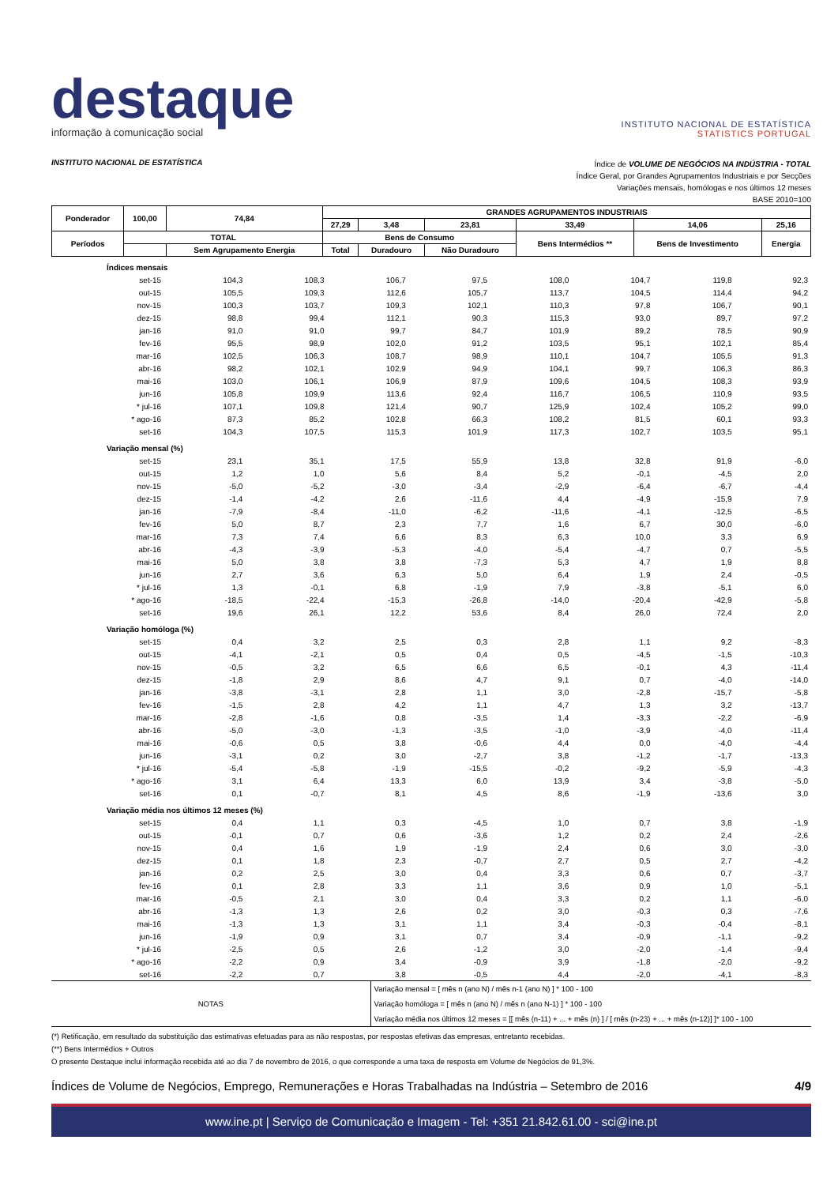destaque
informação à comunicação social
INSTITUTO NACIONAL DE ESTATÍSTICA
STATISTICS PORTUGAL
INSTITUTO NACIONAL DE ESTATÍSTICA
Índice de VOLUME DE NEGÓCIOS NA INDÚSTRIA - TOTAL
Índice Geral, por Grandes Agrupamentos Industriais e por Secções
Variações mensais, homólogas e nos últimos 12 meses
BASE 2010=100
| Ponderador | 100,00 | 74,84 | GRANDES AGRUPAMENTOS INDUSTRIAIS | | | | | |
| | | | 27,29 | 3,48 | 23,81 | 33,49 | 14,06 | 25,16 |
| Períodos | TOTAL | | Bens de Consumo | | | Bens Intermédios ** | Bens de Investimento | Energia |
| | | Sem Agrupamento Energia | Total | Duradouro | Não Duradouro | | | |
| Índices mensais | | | | | | | | |
| set-15 | 104,3 | 108,3 | 106,7 | 97,5 | 108,0 | 104,7 | 119,8 | 92,3 |
| out-15 | 105,5 | 109,3 | 112,6 | 105,7 | 113,7 | 104,5 | 114,4 | 94,2 |
| nov-15 | 100,3 | 103,7 | 109,3 | 102,1 | 110,3 | 97,8 | 106,7 | 90,1 |
| dez-15 | 98,8 | 99,4 | 112,1 | 90,3 | 115,3 | 93,0 | 89,7 | 97,2 |
| jan-16 | 91,0 | 91,0 | 99,7 | 84,7 | 101,9 | 89,2 | 78,5 | 90,9 |
| fev-16 | 95,5 | 98,9 | 102,0 | 91,2 | 103,5 | 95,1 | 102,1 | 85,4 |
| mar-16 | 102,5 | 106,3 | 108,7 | 98,9 | 110,1 | 104,7 | 105,5 | 91,3 |
| abr-16 | 98,2 | 102,1 | 102,9 | 94,9 | 104,1 | 99,7 | 106,3 | 86,3 |
| mai-16 | 103,0 | 106,1 | 106,9 | 87,9 | 109,6 | 104,5 | 108,3 | 93,9 |
| jun-16 | 105,8 | 109,9 | 113,6 | 92,4 | 116,7 | 106,5 | 110,9 | 93,5 |
| * jul-16 | 107,1 | 109,8 | 121,4 | 90,7 | 125,9 | 102,4 | 105,2 | 99,0 |
| * ago-16 | 87,3 | 85,2 | 102,8 | 66,3 | 108,2 | 81,5 | 60,1 | 93,3 |
| set-16 | 104,3 | 107,5 | 115,3 | 101,9 | 117,3 | 102,7 | 103,5 | 95,1 |
| Variação mensal (%) | | | | | | | | |
| set-15 | 23,1 | 35,1 | 17,5 | 55,9 | 13,8 | 32,8 | 91,9 | -6,0 |
| out-15 | 1,2 | 1,0 | 5,6 | 8,4 | 5,2 | -0,1 | -4,5 | 2,0 |
| nov-15 | -5,0 | -5,2 | -3,0 | -3,4 | -2,9 | -6,4 | -6,7 | -4,4 |
| dez-15 | -1,4 | -4,2 | 2,6 | -11,6 | 4,4 | -4,9 | -15,9 | 7,9 |
| jan-16 | -7,9 | -8,4 | -11,0 | -6,2 | -11,6 | -4,1 | -12,5 | -6,5 |
| fev-16 | 5,0 | 8,7 | 2,3 | 7,7 | 1,6 | 6,7 | 30,0 | -6,0 |
| mar-16 | 7,3 | 7,4 | 6,6 | 8,3 | 6,3 | 10,0 | 3,3 | 6,9 |
| abr-16 | -4,3 | -3,9 | -5,3 | -4,0 | -5,4 | -4,7 | 0,7 | -5,5 |
| mai-16 | 5,0 | 3,8 | 3,8 | -7,3 | 5,3 | 4,7 | 1,9 | 8,8 |
| jun-16 | 2,7 | 3,6 | 6,3 | 5,0 | 6,4 | 1,9 | 2,4 | -0,5 |
| * jul-16 | 1,3 | -0,1 | 6,8 | -1,9 | 7,9 | -3,8 | -5,1 | 6,0 |
| * ago-16 | -18,5 | -22,4 | -15,3 | -26,8 | -14,0 | -20,4 | -42,9 | -5,8 |
| set-16 | 19,6 | 26,1 | 12,2 | 53,6 | 8,4 | 26,0 | 72,4 | 2,0 |
| Variação homóloga (%) | | | | | | | | |
| set-15 | 0,4 | 3,2 | 2,5 | 0,3 | 2,8 | 1,1 | 9,2 | -8,3 |
| out-15 | -4,1 | -2,1 | 0,5 | 0,4 | 0,5 | -4,5 | -1,5 | -10,3 |
| nov-15 | -0,5 | 3,2 | 6,5 | 6,6 | 6,5 | -0,1 | 4,3 | -11,4 |
| dez-15 | -1,8 | 2,9 | 8,6 | 4,7 | 9,1 | 0,7 | -4,0 | -14,0 |
| jan-16 | -3,8 | -3,1 | 2,8 | 1,1 | 3,0 | -2,8 | -15,7 | -5,8 |
| fev-16 | -1,5 | 2,8 | 4,2 | 1,1 | 4,7 | 1,3 | 3,2 | -13,7 |
| mar-16 | -2,8 | -1,6 | 0,8 | -3,5 | 1,4 | -3,3 | -2,2 | -6,9 |
| abr-16 | -5,0 | -3,0 | -1,3 | -3,5 | -1,0 | -3,9 | -4,0 | -11,4 |
| mai-16 | -0,6 | 0,5 | 3,8 | -0,6 | 4,4 | 0,0 | -4,0 | -4,4 |
| jun-16 | -3,1 | 0,2 | 3,0 | -2,7 | 3,8 | -1,2 | -1,7 | -13,3 |
| * jul-16 | -5,4 | -5,8 | -1,9 | -15,5 | -0,2 | -9,2 | -5,9 | -4,3 |
| * ago-16 | 3,1 | 6,4 | 13,3 | 6,0 | 13,9 | 3,4 | -3,8 | -5,0 |
| set-16 | 0,1 | -0,7 | 8,1 | 4,5 | 8,6 | -1,9 | -13,6 | 3,0 |
| Variação média nos últimos 12 meses (%) | | | | | | | | |
| set-15 | 0,4 | 1,1 | 0,3 | -4,5 | 1,0 | 0,7 | 3,8 | -1,9 |
| out-15 | -0,1 | 0,7 | 0,6 | -3,6 | 1,2 | 0,2 | 2,4 | -2,6 |
| nov-15 | 0,4 | 1,6 | 1,9 | -1,9 | 2,4 | 0,6 | 3,0 | -3,0 |
| dez-15 | 0,1 | 1,8 | 2,3 | -0,7 | 2,7 | 0,5 | 2,7 | -4,2 |
| jan-16 | 0,2 | 2,5 | 3,0 | 0,4 | 3,3 | 0,6 | 0,7 | -3,7 |
| fev-16 | 0,1 | 2,8 | 3,3 | 1,1 | 3,6 | 0,9 | 1,0 | -5,1 |
| mar-16 | -0,5 | 2,1 | 3,0 | 0,4 | 3,3 | 0,2 | 1,1 | -6,0 |
| abr-16 | -1,3 | 1,3 | 2,6 | 0,2 | 3,0 | -0,3 | 0,3 | -7,6 |
| mai-16 | -1,3 | 1,3 | 3,1 | 1,1 | 3,4 | -0,3 | -0,4 | -8,1 |
| jun-16 | -1,9 | 0,9 | 3,1 | 0,7 | 3,4 | -0,9 | -1,1 | -9,2 |
| * jul-16 | -2,5 | 0,5 | 2,6 | -1,2 | 3,0 | -2,0 | -1,4 | -9,4 |
| * ago-16 | -2,2 | 0,9 | 3,4 | -0,9 | 3,9 | -1,8 | -2,0 | -9,2 |
| set-16 | -2,2 | 0,7 | 3,8 | -0,5 | 4,4 | -2,0 | -4,1 | -8,3 |
| NOTAS | Variação mensal = [ mês n (ano N) / mês n-1 (ano N) ] * 100 - 100 |
| | Variação homóloga = [ mês n (ano N) / mês n (ano N-1) ] * 100 - 100 |
| | Variação média nos últimos 12 meses = [[ mês (n-11) + ... + mês (n) ] / [ mês (n-23) + ... + mês (n-12)] ]* 100 - 100 |
(*) Retificação, em resultado da substituição das estimativas efetuadas para as não respostas, por respostas efetivas das empresas, entretanto recebidas.
(**) Bens Intermédios + Outros
O presente Destaque inclui informação recebida até ao dia 7 de novembro de 2016, o que corresponde a uma taxa de resposta em Volume de Negócios de 91,3%.
Índices de Volume de Negócios, Emprego, Remunerações e Horas Trabalhadas na Indústria – Setembro de 2016 4/9
www.ine.pt | Serviço de Comunicação e Imagem - Tel: +351 21.842.61.00 - sci@ine.pt